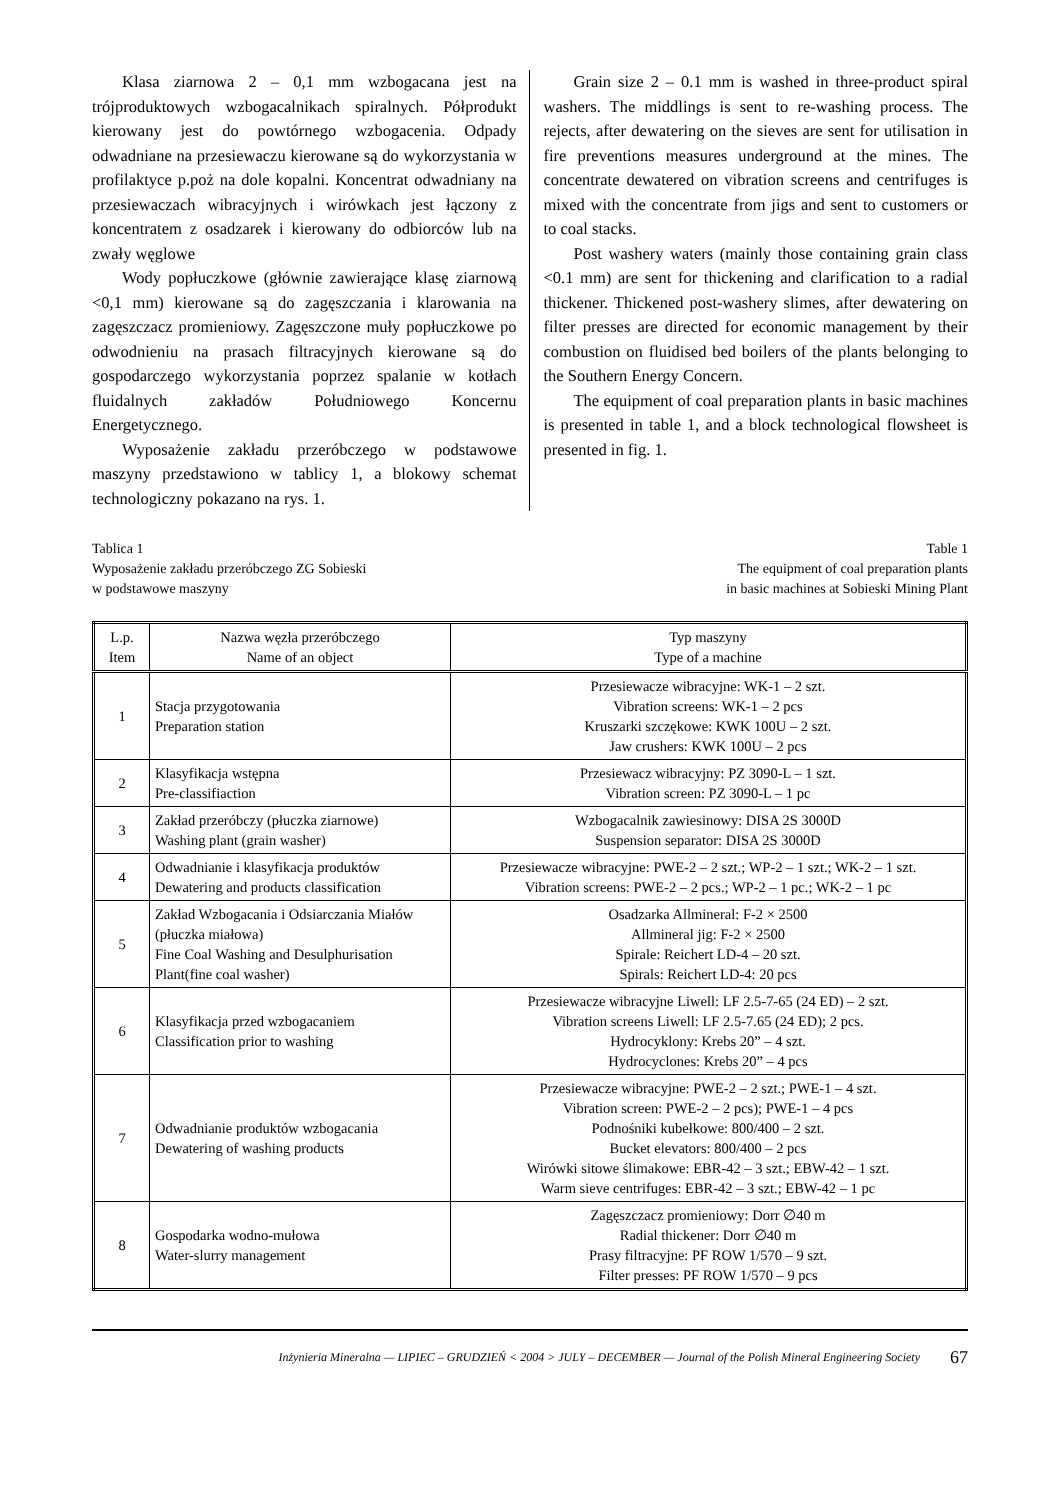Klasa ziarnowa 2 – 0,1 mm wzbogacana jest na trójproduktowych wzbogacalnikach spiralnych. Półprodukt kierowany jest do powtórnego wzbogacenia. Odpady odwadniane na przesiewaczu kierowane są do wykorzystania w profilaktyce p.poż na dole kopalni. Koncentrat odwadniany na przesiewaczach wibracyjnych i wirówkach jest łączony z koncentratem z osadzarek i kierowany do odbiorców lub na zwały węglowe
Wody popłuczkowe (głównie zawierające klasę ziarnową <0,1 mm) kierowane są do zagęszczania i klarowania na zagęszczacz promieniowy. Zagęszczone muły popłuczkowe po odwodnieniu na prasach filtracyjnych kierowane są do gospodarczego wykorzystania poprzez spalanie w kotłach fluidalnych zakładów Południowego Koncernu Energetycznego.
Wyposażenie zakładu przeróbczego w podstawowe maszyny przedstawiono w tablicy 1, a blokowy schemat technologiczny pokazano na rys. 1.
Grain size 2 – 0.1 mm is washed in three-product spiral washers. The middlings is sent to re-washing process. The rejects, after dewatering on the sieves are sent for utilisation in fire preventions measures underground at the mines. The concentrate dewatered on vibration screens and centrifuges is mixed with the concentrate from jigs and sent to customers or to coal stacks.
Post washery waters (mainly those containing grain class <0.1 mm) are sent for thickening and clarification to a radial thickener. Thickened post-washery slimes, after dewatering on filter presses are directed for economic management by their combustion on fluidised bed boilers of the plants belonging to the Southern Energy Concern.
The equipment of coal preparation plants in basic machines is presented in table 1, and a block technological flowsheet is presented in fig. 1.
Tablica 1
Wyposażenie zakładu przeróbczego ZG Sobieski
w podstawowe maszyny
Table 1
The equipment of coal preparation plants
in basic machines at Sobieski Mining Plant
| L.p. Item | Nazwa węzła przeróbczego Name of an object | Typ maszyny Type of a machine |
| --- | --- | --- |
| 1 | Stacja przygotowania Preparation station | Przesiewacze wibracyjne: WK-1 – 2 szt. Vibration screens: WK-1 – 2 pcs Kruszarki szczękowe: KWK 100U – 2 szt. Jaw crushers: KWK 100U – 2 pcs |
| 2 | Klasyfikacja wstępna Pre-classifiaction | Przesiewacz wibracyjny: PZ 3090-L – 1 szt. Vibration screen: PZ 3090-L – 1 pc |
| 3 | Zakład przeróbczy (płuczka ziarnowe) Washing plant (grain washer) | Wzbogacalnik zawiesinowy: DISA 2S 3000D Suspension separator: DISA 2S 3000D |
| 4 | Odwadnianie i klasyfikacja produktów Dewatering and products classification | Przesiewacze wibracyjne: PWE-2 – 2 szt.; WP-2 – 1 szt.; WK-2 – 1 szt. Vibration screens: PWE-2 – 2 pcs.; WP-2 – 1 pc.; WK-2 – 1 pc |
| 5 | Zakład Wzbogacania i Odsiarczania Miałów (płuczka miałowa) Fine Coal Washing and Desulphurisation Plant(fine coal washer) | Osadzarka Allmineral: F-2 × 2500 Allmineral jig: F-2 × 2500 Spirale: Reichert LD-4 – 20 szt. Spirals: Reichert LD-4: 20 pcs |
| 6 | Klasyfikacja przed wzbogacaniem Classification prior to washing | Przesiewacze wibracyjne Liwell: LF 2.5-7-65 (24 ED) – 2 szt. Vibration screens Liwell: LF 2.5-7.65 (24 ED); 2 pcs. Hydrocyklony: Krebs 20” – 4 szt. Hydrocyclones: Krebs 20” – 4 pcs |
| 7 | Odwadnianie produktów wzbogacania Dewatering of washing products | Przesiewacze wibracyjne: PWE-2 – 2 szt.; PWE-1 – 4 szt. Vibration screen: PWE-2 – 2 pcs); PWE-1 – 4 pcs Podnośniki kubełkowe: 800/400 – 2 szt. Bucket elevators: 800/400 – 2 pcs Wirówki sitowe ślimakowe: EBR-42 – 3 szt.; EBW-42 – 1 szt. Warm sieve centrifuges: EBR-42 – 3 szt.; EBW-42 – 1 pc |
| 8 | Gospodarka wodno-mułowa Water-slurry management | Zagęszczacz promieniowy: Dorr ∅40 m Radial thickener: Dorr ∅40 m Prasy filtracyjne: PF ROW 1/570 – 9 szt. Filter presses: PF ROW 1/570 – 9 pcs |
Inżynieria Mineralna — LIPIEC – GRUDZIEŃ < 2004 > JULY – DECEMBER — Journal of the Polish Mineral Engineering Society 67